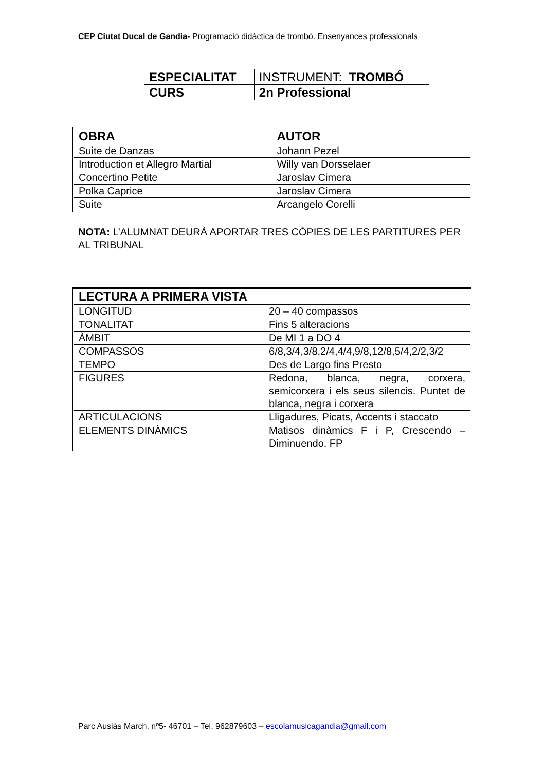CEP Ciutat Ducal de Gandia- Programació didàctica de trombó. Ensenyances professionals
| ESPECIALITAT | INSTRUMENT: TROMBÓ |
| CURS | 2n Professional |
| OBRA | AUTOR |
| Suite de Danzas | Johann Pezel |
| Introduction et Allegro Martial | Willy van Dorsselaer |
| Concertino Petite | Jaroslav Cimera |
| Polka Caprice | Jaroslav Cimera |
| Suite | Arcangelo Corelli |
NOTA: L’ALUMNAT DEURÀ APORTAR TRES CÒPIES DE LES PARTITURES PER AL TRIBUNAL
| LECTURA A PRIMERA VISTA | |
| LONGITUD | 20 – 40 compassos |
| TONALITAT | Fins 5 alteracions |
| ÀMBIT | De MI 1 a DO 4 |
| COMPASSOS | 6/8,3/4,3/8,2/4,4/4,9/8,12/8,5/4,2/2,3/2 |
| TEMPO | Des de Largo fins Presto |
| FIGURES | Redona, blanca, negra, corxera, semicorxera i els seus silencis. Puntet de blanca, negra i corxera |
| ARTICULACIONS | Lligadures, Picats, Accents i staccato |
| ELEMENTS DINÀMICS | Matisos dinàmics F i P, Crescendo – Diminuendo. FP |
Parc Ausiàs March, nº5- 46701 – Tel. 962879603 – escolamusicagandia@gmail.com